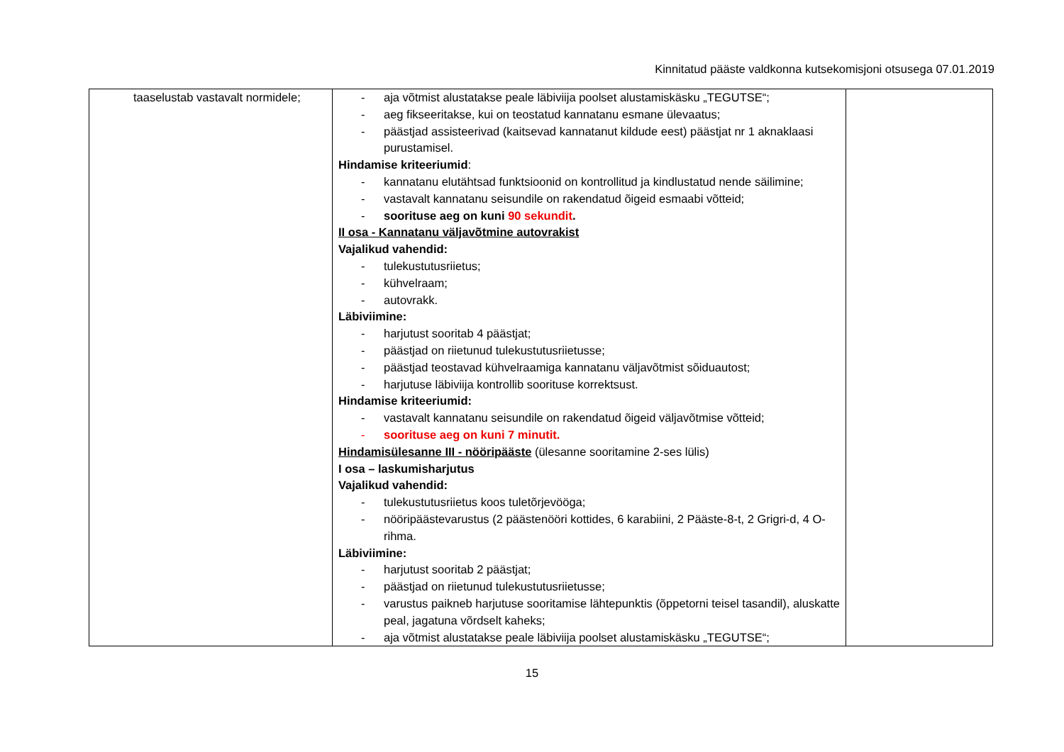Kinnitatud pääste valdkonna kutsekomisjoni otsusega 07.01.2019
| taaselustab vastavalt normidele; | - aja võtmist alustatakse peale läbiviija poolset alustamiskäsku „TEGUTSE“; - aeg fikseeritakse, kui on teostatud kannatanu esmane ülevaatus; - päästjad assisteerivad (kaitsevad kannatanut kildude eest) päästjat nr 1 aknaklaasi purustamisel. Hindamise kriteeriumid : - kannatanu elutähtsad funktsioonid on kontrollitud ja kindlustatud nende säilimine; - vastavalt kannatanu seisundile on rakendatud õigeid esmaabi võtteid; - soorituse aeg on kuni 90 sekundit . II osa - Kannatanu väljavõtmine autovrakist Vajalikud vahendid: - tulekustutusriietus; - kühvelraam; - autovrakk. Läbiviimine: - harjutust sooritab 4 päästjat; - päästjad on riietunud tulekustutusriietusse; - päästjad teostavad kühvelraamiga kannatanu väljavõtmist sõiduautost; - harjutuse läbiviija kontrollib soorituse korrektsust. Hindamise kriteeriumid: - vastavalt kannatanu seisundile on rakendatud õigeid väljavõtmise võtteid; - soorituse aeg on kuni 7 minutit. Hindamisülesanne III - nööripääste (ülesanne sooritamine 2-ses lülis) I osa – laskumisharjutus Vajalikud vahendid: - tulekustutusriietus koos tuletõrjevööga; - nööripäästevarustus (2 päästenööri kottides, 6 karabiini, 2 Pääste-8-t, 2 Grigri-d, 4 O-rihma. Läbiviimine: - harjutust sooritab 2 päästjat; - päästjad on riietunud tulekustutusriietusse; - varustus paikneb harjutuse sooritamise lähtepunktis (õppetorni teisel tasandil), aluskatte peal, jagatuna võrdselt kaheks; - aja võtmist alustatakse peale läbiviija poolset alustamiskäsku „TEGUTSE“; | |
15